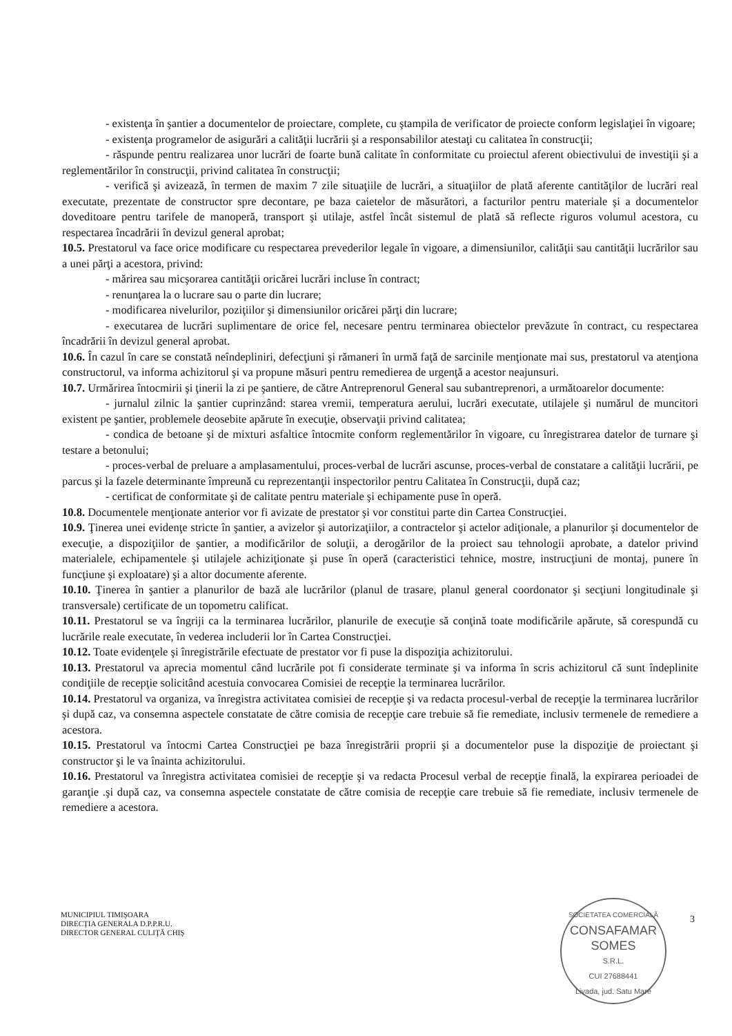- existenţa în şantier a documentelor de proiectare, complete, cu ştampila de verificator de proiecte conform legislaţiei în vigoare;
- existenţa programelor de asigurări a calităţii lucrării şi a responsabililor atestaţi cu calitatea în construcţii;
- răspunde pentru realizarea unor lucrări de foarte bună calitate în conformitate cu proiectul aferent obiectivului de investiţii şi a reglementărilor în construcţii, privind calitatea în construcţii;
- verifică şi avizează, în termen de maxim 7 zile situaţiile de lucrări, a situaţiilor de plată aferente cantităţilor de lucrări real executate, prezentate de constructor spre decontare, pe baza caietelor de măsurători, a facturilor pentru materiale şi a documentelor doveditoare pentru tarifele de manoperă, transport şi utilaje, astfel încât sistemul de plată să reflecte riguros volumul acestora, cu respectarea încadrării în devizul general aprobat;
10.5. Prestatorul va face orice modificare cu respectarea prevederilor legale în vigoare, a dimensiunilor, calităţii sau cantităţii lucrărilor sau a unei părţi a acestora, privind:
- mărirea sau micşorarea cantităţii oricărei lucrări incluse în contract;
- renunţarea la o lucrare sau o parte din lucrare;
- modificarea nivelurilor, poziţiilor şi dimensiunilor oricărei părţi din lucrare;
- executarea de lucrări suplimentare de orice fel, necesare pentru terminarea obiectelor prevăzute în contract, cu respectarea încadrării în devizul general aprobat.
10.6. În cazul în care se constată neîndepliniri, defecţiuni şi rămaneri în urmă faţă de sarcinile menţionate mai sus, prestatorul va atenţiona constructorul, va informa achizitorul şi va propune măsuri pentru remedierea de urgenţă a acestor neajunsuri.
10.7. Urmărirea întocmirii şi ţinerii la zi pe şantiere, de către Antreprenorul General sau subantreprenori, a următoarelor documente:
- jurnalul zilnic la şantier cuprinzând: starea vremii, temperatura aerului, lucrări executate, utilajele şi numărul de muncitori existent pe şantier, problemele deosebite apărute în execuţie, observaţii privind calitatea;
- condica de betoane şi de mixturi asfaltice întocmite conform reglementărilor în vigoare, cu înregistrarea datelor de turnare şi testare a betonului;
- proces-verbal de preluare a amplasamentului, proces-verbal de lucrări ascunse, proces-verbal de constatare a calităţii lucrării, pe parcus şi la fazele determinante împreună cu reprezentanţii inspectorilor pentru Calitatea în Construcţii, după caz;
- certificat de conformitate şi de calitate pentru materiale şi echipamente puse în operă.
10.8. Documentele menţionate anterior vor fi avizate de prestator şi vor constitui parte din Cartea Construcţiei.
10.9. Ţinerea unei evidenţe stricte în şantier, a avizelor şi autorizaţiilor, a contractelor şi actelor adiţionale, a planurilor şi documentelor de execuţie, a dispoziţiilor de şantier, a modificărilor de soluţii, a derogărilor de la proiect sau tehnologii aprobate, a datelor privind materialele, echipamentele şi utilajele achiziţionate şi puse în operă (caracteristici tehnice, mostre, instrucţiuni de montaj, punere în funcţiune şi exploatare) şi a altor documente aferente.
10.10. Ţinerea în şantier a planurilor de bază ale lucrărilor (planul de trasare, planul general coordonator şi secţiuni longitudinale şi transversale) certificate de un topometru calificat.
10.11. Prestatorul se va îngriji ca la terminarea lucrărilor, planurile de execuţie să conţină toate modificările apărute, să corespundă cu lucrările reale executate, în vederea includerii lor în Cartea Construcţiei.
10.12. Toate evidenţele şi înregistrările efectuate de prestator vor fi puse la dispoziţia achizitorului.
10.13. Prestatorul va aprecia momentul când lucrările pot fi considerate terminate şi va informa în scris achizitorul că sunt îndeplinite condiţiile de recepţie solicitând acestuia convocarea Comisiei de recepţie la terminarea lucrărilor.
10.14. Prestatorul va organiza, va înregistra activitatea comisiei de recepţie şi va redacta procesul-verbal de recepţie la terminarea lucrărilor şi după caz, va consemna aspectele constatate de către comisia de recepţie care trebuie să fie remediate, inclusiv termenele de remediere a acestora.
10.15. Prestatorul va întocmi Cartea Construcţiei pe baza înregistrării proprii şi a documentelor puse la dispoziţie de proiectant şi constructor şi le va înainta achizitorului.
10.16. Prestatorul va înregistra activitatea comisiei de recepţie şi va redacta Procesul verbal de recepţie finală, la expirarea perioadei de garanţie .şi după caz, va consemna aspectele constatate de către comisia de recepţie care trebuie să fie remediate, inclusiv termenele de remediere a acestora.
MUNICIPIUL TIMIŞOARA
DIRECŢIA GENERALA D.P.P.R.U.
DIRECTOR GENERAL CULIŢĂ CHIŞ
3
SOCIETATEA COMERCIALĂ
CONSAFAMAR
SOMES
S.R.L.
CUI 27688441
Livada, jud. Satu Mare